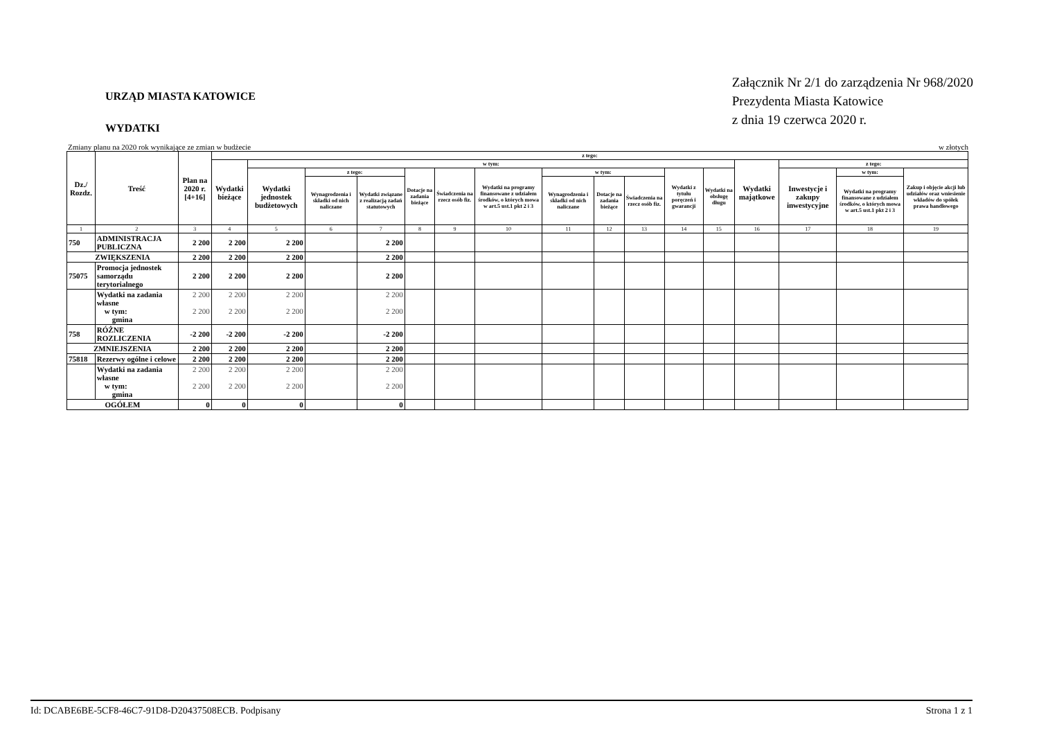URZĄD MIASTA KATOWICE
WYDATKI
Załącznik Nr 2/1 do zarządzenia Nr 968/2020
Prezydenta Miasta Katowice
z dnia 19 czerwca 2020 r.
Zmiany planu na 2020 rok wynikające ze zmian w budżecie w złotych
| Dz./ Rozdz. | Treść | Plan na 2020 r. [4+16] | z tego: | | | | | | | | | | | | | | | |
| --- | --- | --- | --- | --- | --- | --- | --- | --- | --- | --- | --- | --- | --- | --- | --- | --- | --- | --- |
| | | | Wydatki bieżące | w tym: | | | | | | | | | | | Wydatki majątkowe | z tego: | | |
| | | | | Wydatki jednostek budżetowych | z tego: | | Dotacje na zadania bieżące | Świadczenia na rzecz osób fiz. | Wydatki na programy finansowane z udziałem środków, o których mowa w art.5 ust.1 pkt 2 i 3 | w tym: | | | Wydatki z tytułu poręczeń i gwarancji | Wydatki na obsługę długu | | Inwestycje i zakupy inwestycyjne | w tym: | Zakup i objęcie akcji lub udziałów oraz wniesienie wkładów do spółek prawa handlowego |
| | | | | | Wynagrodzenia i składki od nich naliczane | Wydatki związane z realizacją zadań statutowych | | | | Wynagrodzenia i składki od nich naliczane | Dotacje na zadania bieżące | Świadczenia na rzecz osób fiz. | | | | | Wydatki na programy finansowane z udziałem środków, o których mowa w art.5 ust.1 pkt 2 i 3 | |
| 1 | 2 | 3 | 4 | 5 | 6 | 7 | 8 | 9 | 10 | 11 | 12 | 13 | 14 | 15 | 16 | 17 | 18 | 19 |
| 750 | ADMINISTRACJA PUBLICZNA | 2 200 | 2 200 | 2 200 | | 2 200 | | | | | | | | | | | | |
| ZWIĘKSZENIA | | 2 200 | 2 200 | 2 200 | | 2 200 | | | | | | | | | | | | |
| 75075 | Promocja jednostek samorządu terytorialnego | 2 200 | 2 200 | 2 200 | | 2 200 | | | | | | | | | | | | |
| | Wydatki na zadania własne w tym: gmina | 2 200 2 200 | 2 200 2 200 | 2 200 2 200 | | 2 200 2 200 | | | | | | | | | | | | |
| 758 | RÓŻNE ROZLICZENIA | -2 200 | -2 200 | -2 200 | | -2 200 | | | | | | | | | | | | |
| ZMNIEJSZENIA | | 2 200 | 2 200 | 2 200 | | 2 200 | | | | | | | | | | | | |
| 75818 | Rezerwy ogólne i celowe | 2 200 | 2 200 | 2 200 | | 2 200 | | | | | | | | | | | | |
| | Wydatki na zadania własne w tym: gmina | 2 200 2 200 | 2 200 2 200 | 2 200 2 200 | | 2 200 2 200 | | | | | | | | | | | | |
| OGÓŁEM | | 0 | 0 | 0 | | 0 | | | | | | | | | | | | |
Id: DCABE6BE-5CF8-46C7-91D8-D20437508ECB. Podpisany Strona 1 z 1